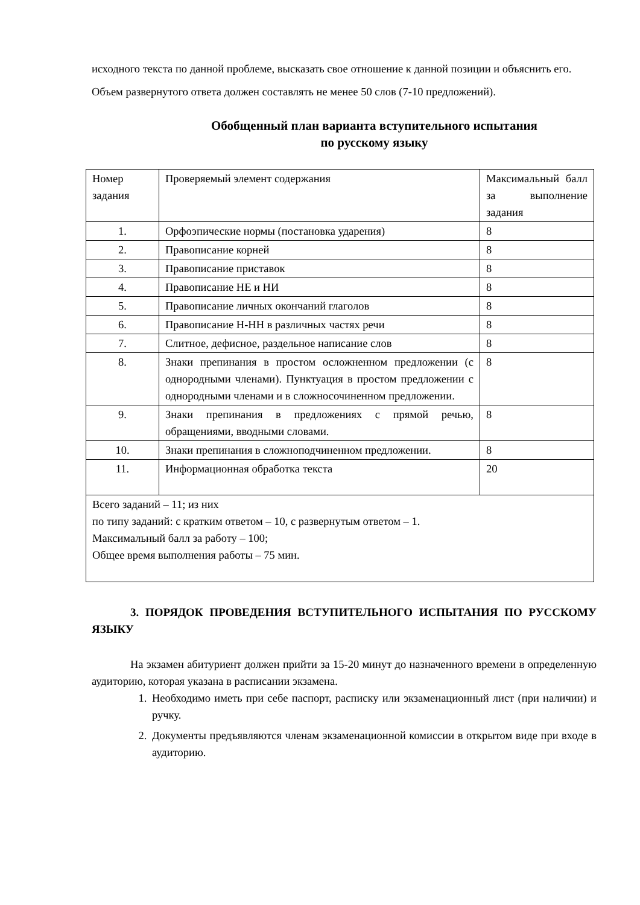исходного текста по данной проблеме, высказать свое отношение к данной позиции и объяснить его.
Объем развернутого ответа должен составлять не менее 50 слов (7-10 предложений).
Обобщенный план варианта вступительного испытания
по русскому языку
| Номер задания | Проверяемый элемент содержания | Максимальный балл за выполнение задания |
| 1. | Орфоэпические нормы (постановка ударения) | 8 |
| 2. | Правописание корней | 8 |
| 3. | Правописание приставок | 8 |
| 4. | Правописание НЕ и НИ | 8 |
| 5. | Правописание личных окончаний глаголов | 8 |
| 6. | Правописание Н-НН в различных частях речи | 8 |
| 7. | Слитное, дефисное, раздельное написание слов | 8 |
| 8. | Знаки препинания в простом осложненном предложении (с однородными членами). Пунктуация в простом предложении с однородными членами и в сложносочиненном предложении. | 8 |
| 9. | Знаки препинания в предложениях с прямой речью, обращениями, вводными словами. | 8 |
| 10. | Знаки препинания в сложноподчиненном предложении. | 8 |
| 11. | Информационная обработка текста | 20 |
| Всего заданий – 11; из них по типу заданий: с кратким ответом – 10, с развернутым ответом – 1. Максимальный балл за работу – 100; Общее время выполнения работы – 75 мин. | | |
3. ПОРЯДОК ПРОВЕДЕНИЯ ВСТУПИТЕЛЬНОГО ИСПЫТАНИЯ ПО РУССКОМУ ЯЗЫКУ
На экзамен абитуриент должен прийти за 15-20 минут до назначенного времени в определенную аудиторию, которая указана в расписании экзамена.
1. Необходимо иметь при себе паспорт, расписку или экзаменационный лист (при наличии) и ручку.
2. Документы предъявляются членам экзаменационной комиссии в открытом виде при входе в аудиторию.